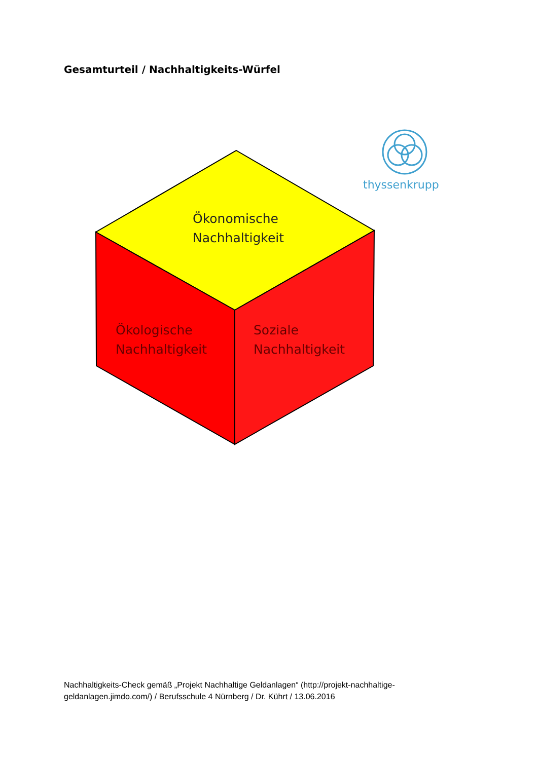Gesamturteil / Nachhaltigkeits-Würfel
Ökonomische
Nachhaltigkeit
Ökologische
Nachhaltigkeit
Soziale
Nachhaltigkeit
thyssenkrupp
Nachhaltigkeits-Check gemäß „Projekt Nachhaltige Geldanlagen“ (http://projekt-nachhaltige-geldanlagen.jimdo.com/) / Berufsschule 4 Nürnberg / Dr. Kührt / 13.06.2016